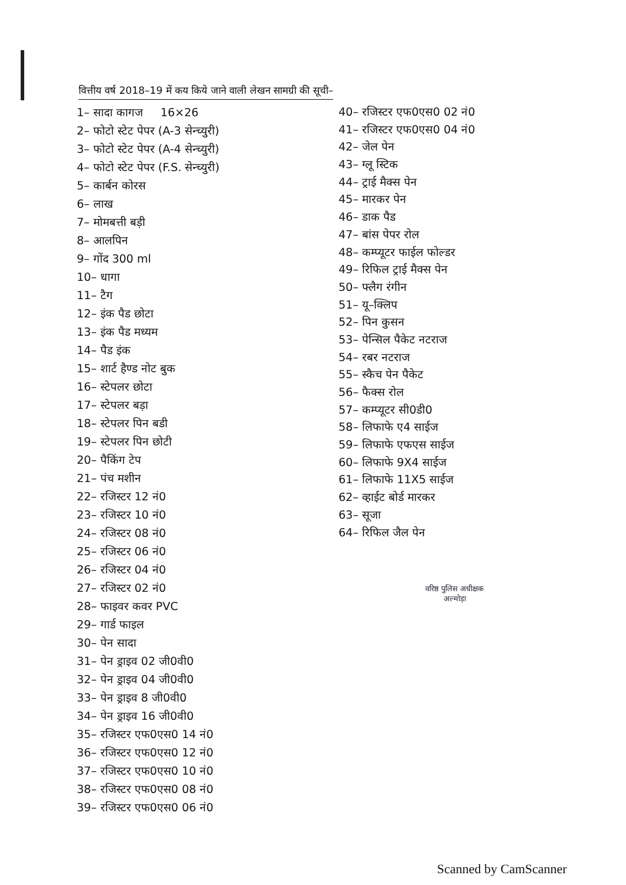वित्तीय वर्ष 2018–19 में कय किये जाने वाली लेखन सामग्री की सूची–
1– सादा कागज 16×26
2– फोटो स्टेट पेपर (A-3 सेन्च्युरी)
3– फोटो स्टेट पेपर (A-4 सेन्च्युरी)
4– फोटो स्टेट पेपर (F.S. सेन्च्युरी)
5– कार्बन कोरस
6– लाख
7– मोमबत्ती बड़ी
8– आलपिन
9– गोंद 300 ml
10– धागा
11– टैग
12– इंक पैड छोटा
13– इंक पैड मध्यम
14– पैड इंक
15– शार्ट हैण्ड नोट बुक
16– स्टेपलर छोटा
17– स्टेपलर बड़ा
18– स्टेपलर पिन बडी
19– स्टेपलर पिन छोटी
20– पैकिंग टेप
21– पंच मशीन
22– रजिस्टर 12 नं0
23– रजिस्टर 10 नं0
24– रजिस्टर 08 नं0
25– रजिस्टर 06 नं0
26– रजिस्टर 04 नं0
27– रजिस्टर 02 नं0
28– फाइवर कवर PVC
29– गार्ड फाइल
30– पेन सादा
31– पेन ड्राइव 02 जी0वी0
32– पेन ड्राइव 04 जी0वी0
33– पेन ड्राइव 8 जी0वी0
34– पेन ड्राइव 16 जी0वी0
35– रजिस्टर एफ0एस0 14 नं0
36– रजिस्टर एफ0एस0 12 नं0
37– रजिस्टर एफ0एस0 10 नं0
38– रजिस्टर एफ0एस0 08 नं0
39– रजिस्टर एफ0एस0 06 नं0
40– रजिस्टर एफ0एस0 02 नं0
41– रजिस्टर एफ0एस0 04 नं0
42– जेल पेन
43– ग्लू स्टिक
44– ट्राई मैक्स पेन
45– मारकर पेन
46– डाक पैड
47– बांस पेपर रोल
48– कम्प्यूटर फाईल फोल्डर
49– रिफिल ट्राई मैक्स पेन
50– फ्लैग रंगीन
51– यू–क्लिप
52– पिन कुसन
53– पेन्सिल पैकेट नटराज
54– रबर नटराज
55– स्कैच पेन पैकेट
56– फैक्स रोल
57– कम्प्यूटर सी0डी0
58– लिफाफे ए4 साईज
59– लिफाफे एफएस साईज
60– लिफाफे 9X4 साईज
61– लिफाफे 11X5 साईज
62– व्हाईट बोर्ड मारकर
63– सूजा
64– रिफिल जैल पेन
वरिष्ठ पुलिस अधीक्षक
अल्मोड़ा
Scanned by CamScanner